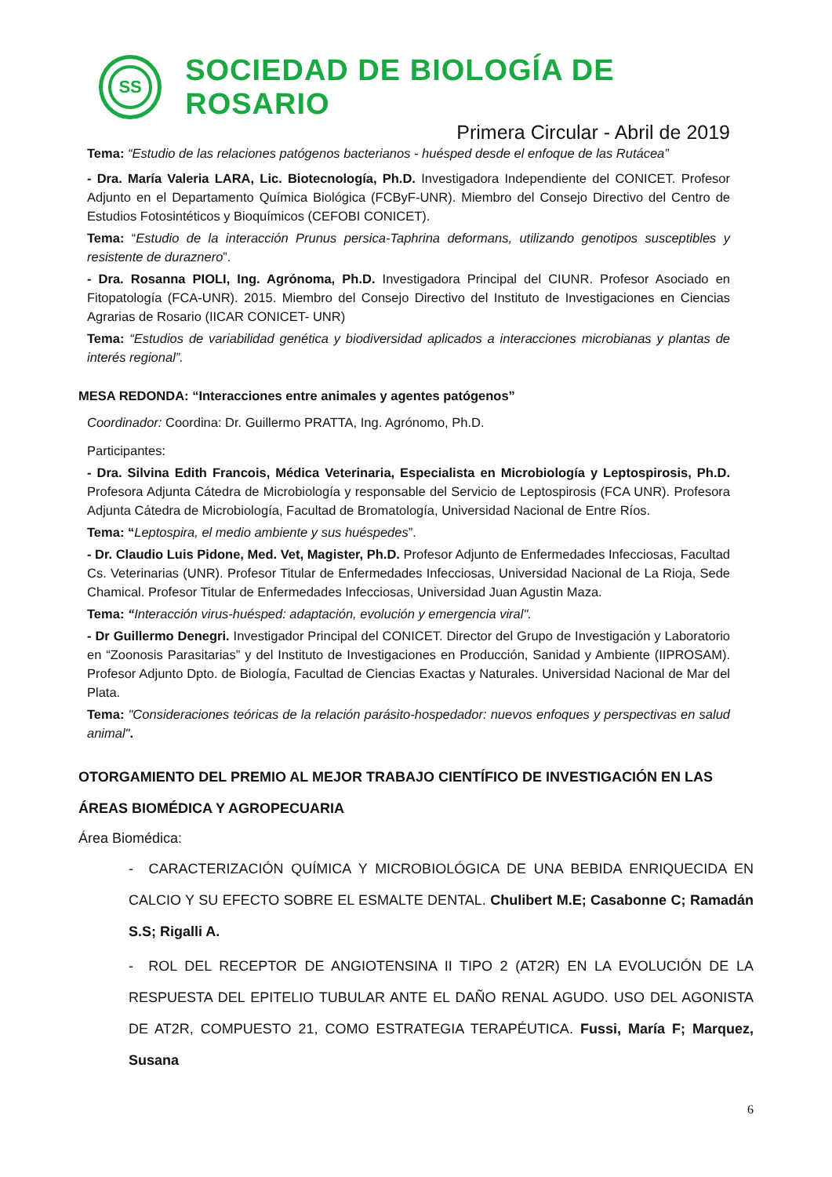SS
SOCIEDAD DE BIOLOGÍA DE ROSARIO
Primera Circular - Abril de 2019
Tema: “Estudio de las relaciones patógenos bacterianos - huésped desde el enfoque de las Rutácea”
- Dra. María Valeria LARA, Lic. Biotecnología, Ph.D. Investigadora Independiente del CONICET. Profesor Adjunto en el Departamento Química Biológica (FCByF-UNR). Miembro del Consejo Directivo del Centro de Estudios Fotosintéticos y Bioquímicos (CEFOBI CONICET).
Tema: “Estudio de la interacción Prunus persica-Taphrina deformans, utilizando genotipos susceptibles y resistente de duraznero”.
- Dra. Rosanna PIOLI, Ing. Agrónoma, Ph.D. Investigadora Principal del CIUNR. Profesor Asociado en Fitopatología (FCA-UNR). 2015. Miembro del Consejo Directivo del Instituto de Investigaciones en Ciencias Agrarias de Rosario (IICAR CONICET- UNR)
Tema: “Estudios de variabilidad genética y biodiversidad aplicados a interacciones microbianas y plantas de interés regional”.
MESA REDONDA: “Interacciones entre animales y agentes patógenos”
Coordinador: Coordina: Dr. Guillermo PRATTA, Ing. Agrónomo, Ph.D.
Participantes:
- Dra. Silvina Edith Francois, Médica Veterinaria, Especialista en Microbiología y Leptospirosis, Ph.D. Profesora Adjunta Cátedra de Microbiología y responsable del Servicio de Leptospirosis (FCA UNR). Profesora Adjunta Cátedra de Microbiología, Facultad de Bromatología, Universidad Nacional de Entre Ríos.
Tema: “Leptospira, el medio ambiente y sus huéspedes”.
- Dr. Claudio Luis Pidone, Med. Vet, Magister, Ph.D. Profesor Adjunto de Enfermedades Infecciosas, Facultad Cs. Veterinarias (UNR). Profesor Titular de Enfermedades Infecciosas, Universidad Nacional de La Rioja, Sede Chamical. Profesor Titular de Enfermedades Infecciosas, Universidad Juan Agustin Maza.
Tema: “Interacción virus-huésped: adaptación, evolución y emergencia viral".
- Dr Guillermo Denegri. Investigador Principal del CONICET. Director del Grupo de Investigación y Laboratorio en “Zoonosis Parasitarias” y del Instituto de Investigaciones en Producción, Sanidad y Ambiente (IIPROSAM). Profesor Adjunto Dpto. de Biología, Facultad de Ciencias Exactas y Naturales. Universidad Nacional de Mar del Plata.
Tema: "Consideraciones teóricas de la relación parásito-hospedador: nuevos enfoques y perspectivas en salud animal".
OTORGAMIENTO DEL PREMIO AL MEJOR TRABAJO CIENTÍFICO DE INVESTIGACIÓN EN LAS ÁREAS BIOMÉDICA Y AGROPECUARIA
Área Biomédica:
- CARACTERIZACIÓN QUÍMICA Y MICROBIOLÓGICA DE UNA BEBIDA ENRIQUECIDA EN CALCIO Y SU EFECTO SOBRE EL ESMALTE DENTAL. Chulibert M.E; Casabonne C; Ramadán S.S; Rigalli A.
- ROL DEL RECEPTOR DE ANGIOTENSINA II TIPO 2 (AT2R) EN LA EVOLUCIÓN DE LA RESPUESTA DEL EPITELIO TUBULAR ANTE EL DAÑO RENAL AGUDO. USO DEL AGONISTA DE AT2R, COMPUESTO 21, COMO ESTRATEGIA TERAPÉUTICA. Fussi, María F; Marquez, Susana
6